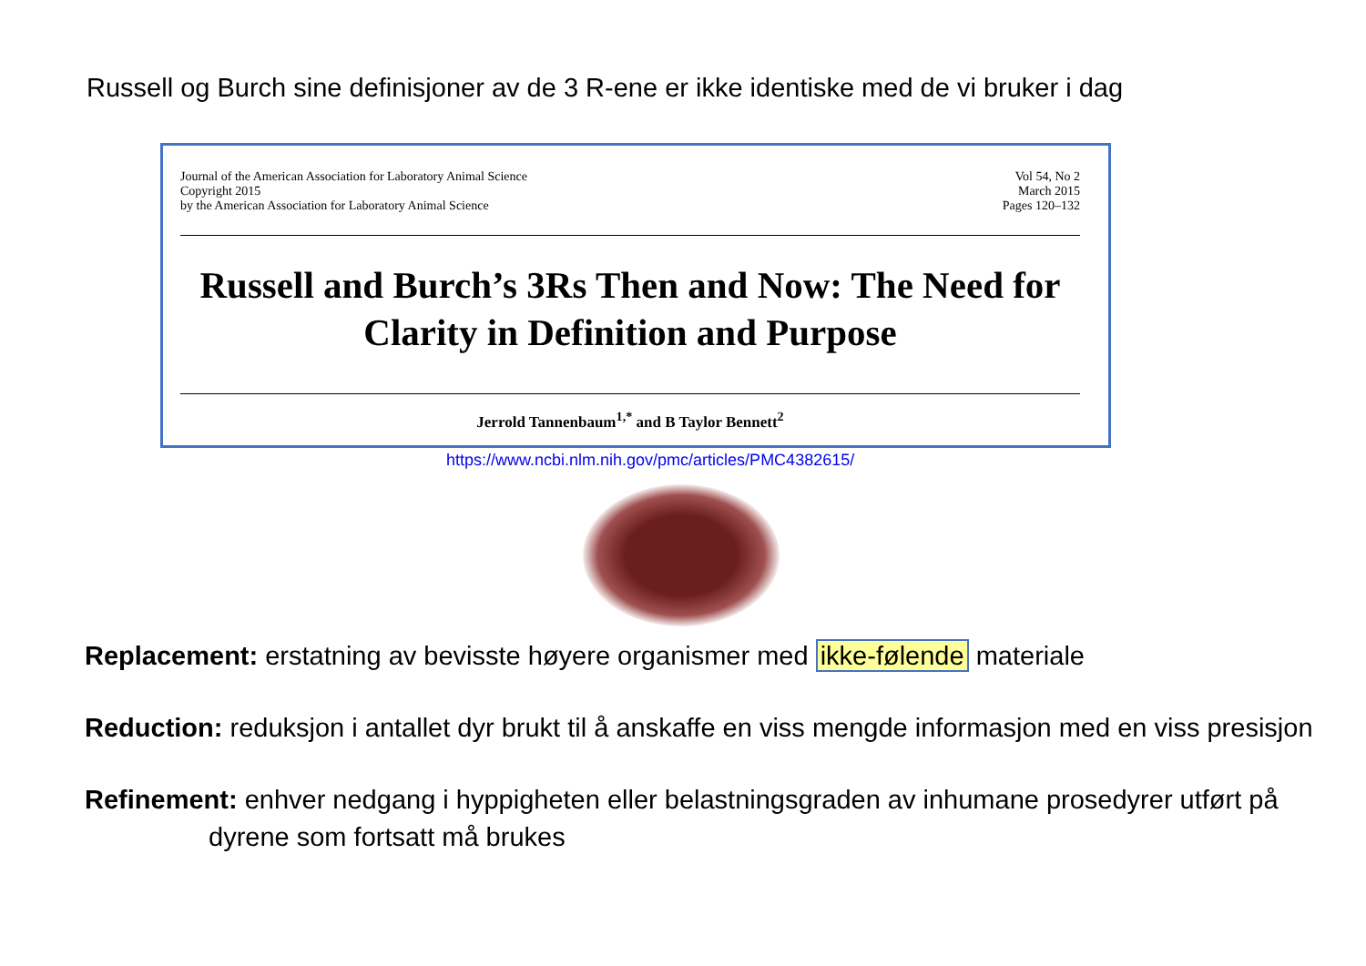Russell og Burch sine definisjoner av de 3 R-ene er ikke identiske med de vi bruker i dag
Journal of the American Association for Laboratory Animal Science
Copyright 2015
by the American Association for Laboratory Animal Science
Vol 54, No 2
March 2015
Pages 120–132
Russell and Burch’s 3Rs Then and Now: The Need for Clarity in Definition and Purpose
Jerrold Tannenbaum<sup>1,*</sup> and B Taylor Bennett<sup>2</sup>
https://www.ncbi.nlm.nih.gov/pmc/articles/PMC4382615/
Replacement: erstatning av bevisste høyere organismer med ikke-følende materiale
Reduction: reduksjon i antallet dyr brukt til å anskaffe en viss mengde informasjon med en viss presisjon
Refinement: enhver nedgang i hyppigheten eller belastningsgraden av inhumane prosedyrer utført på dyrene som fortsatt må brukes